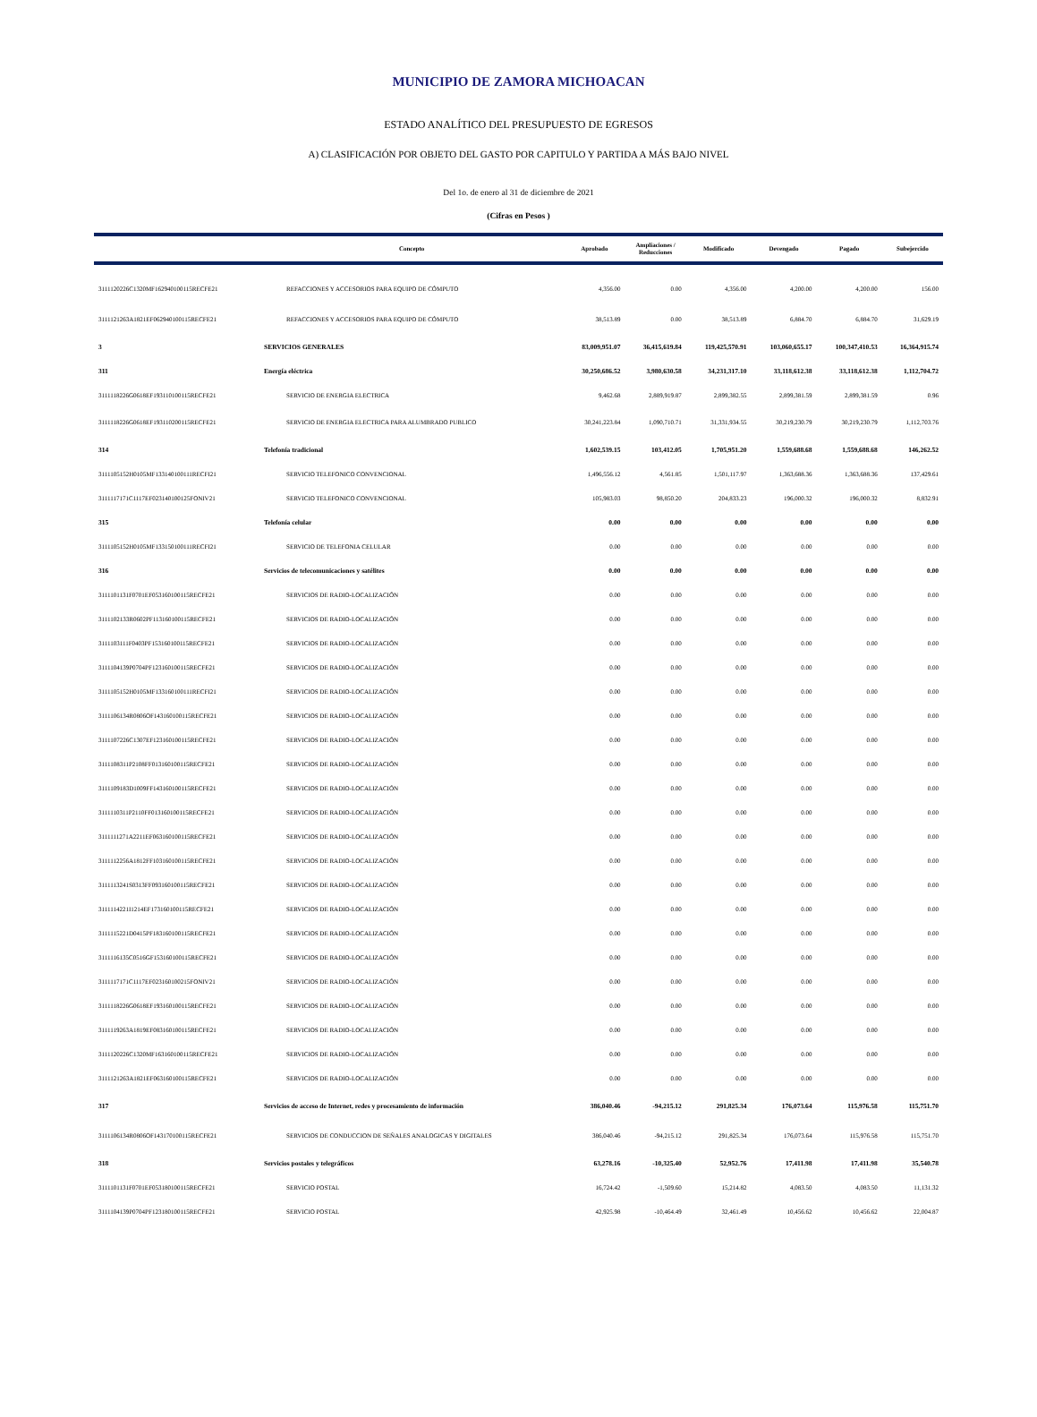MUNICIPIO DE ZAMORA MICHOACAN
ESTADO ANALÍTICO DEL PRESUPUESTO DE EGRESOS
A) CLASIFICACIÓN POR OBJETO DEL GASTO POR CAPITULO Y PARTIDA A MÁS BAJO NIVEL
Del 1o. de enero al 31 de diciembre de 2021
(Cifras en Pesos )
| | Concepto | Aprobado | Ampliaciones / Reducciones | Modificado | Devengado | Pagado | Subejercido |
| --- | --- | --- | --- | --- | --- | --- | --- |
| 3111120226C1320MF162940100115RECFE21 | REFACCIONES Y ACCESORIOS PARA EQUIPO DE CÓMPUTO | 4,356.00 | 0.00 | 4,356.00 | 4,200.00 | 4,200.00 | 156.00 |
| 3111121263A1821EF062940100115RECFE21 | REFACCIONES Y ACCESORIOS PARA EQUIPO DE CÓMPUTO | 38,513.89 | 0.00 | 38,513.89 | 6,884.70 | 6,884.70 | 31,629.19 |
| 3 | SERVICIOS GENERALES | 83,009,951.07 | 36,415,619.84 | 119,425,570.91 | 103,060,655.17 | 100,347,410.53 | 16,364,915.74 |
| 311 | Energía eléctrica | 30,250,686.52 | 3,980,630.58 | 34,231,317.10 | 33,118,612.38 | 33,118,612.38 | 1,112,704.72 |
| 3111118226G0618EF193110100115RECFE21 | SERVICIO DE ENERGIA ELECTRICA | 9,462.68 | 2,889,919.87 | 2,899,382.55 | 2,899,381.59 | 2,899,381.59 | 0.96 |
| 3111118226G0618EF193110200115RECFE21 | SERVICIO DE ENERGIA ELECTRICA PARA ALUMBRADO PUBLICO | 30,241,223.84 | 1,090,710.71 | 31,331,934.55 | 30,219,230.79 | 30,219,230.79 | 1,112,703.76 |
| 314 | Telefonía tradicional | 1,602,539.15 | 103,412.05 | 1,705,951.20 | 1,559,688.68 | 1,559,688.68 | 146,262.52 |
| 3111105152H0105MF133140100111RECFI21 | SERVICIO TELEFONICO CONVENCIONAL | 1,496,556.12 | 4,561.85 | 1,501,117.97 | 1,363,688.36 | 1,363,688.36 | 137,429.61 |
| 3111117171C1117EF023140100125FONIV21 | SERVICIO TELEFONICO CONVENCIONAL | 105,983.03 | 98,850.20 | 204,833.23 | 196,000.32 | 196,000.32 | 8,832.91 |
| 315 | Telefonía celular | 0.00 | 0.00 | 0.00 | 0.00 | 0.00 | 0.00 |
| 3111105152H0105MF133150100111RECFI21 | SERVICIO DE TELEFONIA CELULAR | 0.00 | 0.00 | 0.00 | 0.00 | 0.00 | 0.00 |
| 316 | Servicios de telecomunicaciones y satélites | 0.00 | 0.00 | 0.00 | 0.00 | 0.00 | 0.00 |
| 3111101131F0701EF053160100115RECFE21 | SERVICIOS DE RADIO-LOCALIZACIÓN | 0.00 | 0.00 | 0.00 | 0.00 | 0.00 | 0.00 |
| 3111102133R0602PF113160100115RECFE21 | SERVICIOS DE RADIO-LOCALIZACIÓN | 0.00 | 0.00 | 0.00 | 0.00 | 0.00 | 0.00 |
| 3111103111F0403PF153160100115RECFE21 | SERVICIOS DE RADIO-LOCALIZACIÓN | 0.00 | 0.00 | 0.00 | 0.00 | 0.00 | 0.00 |
| 3111104139P0704PF123160100115RECFE21 | SERVICIOS DE RADIO-LOCALIZACIÓN | 0.00 | 0.00 | 0.00 | 0.00 | 0.00 | 0.00 |
| 3111105152H0105MF133160100111RECFI21 | SERVICIOS DE RADIO-LOCALIZACIÓN | 0.00 | 0.00 | 0.00 | 0.00 | 0.00 | 0.00 |
| 3111106134R0806OF143160100115RECFE21 | SERVICIOS DE RADIO-LOCALIZACIÓN | 0.00 | 0.00 | 0.00 | 0.00 | 0.00 | 0.00 |
| 3111107226C1307EF123160100115RECFE21 | SERVICIOS DE RADIO-LOCALIZACIÓN | 0.00 | 0.00 | 0.00 | 0.00 | 0.00 | 0.00 |
| 3111108311P2108FF013160100115RECFE21 | SERVICIOS DE RADIO-LOCALIZACIÓN | 0.00 | 0.00 | 0.00 | 0.00 | 0.00 | 0.00 |
| 3111109183D1009FF143160100115RECFE21 | SERVICIOS DE RADIO-LOCALIZACIÓN | 0.00 | 0.00 | 0.00 | 0.00 | 0.00 | 0.00 |
| 3111110311P2110FF013160100115RECFE21 | SERVICIOS DE RADIO-LOCALIZACIÓN | 0.00 | 0.00 | 0.00 | 0.00 | 0.00 | 0.00 |
| 3111111271A2211EF063160100115RECFE21 | SERVICIOS DE RADIO-LOCALIZACIÓN | 0.00 | 0.00 | 0.00 | 0.00 | 0.00 | 0.00 |
| 3111112256A1812FF103160100115RECFE21 | SERVICIOS DE RADIO-LOCALIZACIÓN | 0.00 | 0.00 | 0.00 | 0.00 | 0.00 | 0.00 |
| 3111113241S0313FF093160100115RECFE21 | SERVICIOS DE RADIO-LOCALIZACIÓN | 0.00 | 0.00 | 0.00 | 0.00 | 0.00 | 0.00 |
| 3111114221I1214EF173160100115RECFE21 | SERVICIOS DE RADIO-LOCALIZACIÓN | 0.00 | 0.00 | 0.00 | 0.00 | 0.00 | 0.00 |
| 3111115221D0415PF183160100115RECFE21 | SERVICIOS DE RADIO-LOCALIZACIÓN | 0.00 | 0.00 | 0.00 | 0.00 | 0.00 | 0.00 |
| 3111116135C0516GF153160100115RECFE21 | SERVICIOS DE RADIO-LOCALIZACIÓN | 0.00 | 0.00 | 0.00 | 0.00 | 0.00 | 0.00 |
| 3111117171C1117EF023160100215FONIV21 | SERVICIOS DE RADIO-LOCALIZACIÓN | 0.00 | 0.00 | 0.00 | 0.00 | 0.00 | 0.00 |
| 3111118226G0618EF193160100115RECFE21 | SERVICIOS DE RADIO-LOCALIZACIÓN | 0.00 | 0.00 | 0.00 | 0.00 | 0.00 | 0.00 |
| 3111119263A1819EF083160100115RECFE21 | SERVICIOS DE RADIO-LOCALIZACIÓN | 0.00 | 0.00 | 0.00 | 0.00 | 0.00 | 0.00 |
| 3111120226C1320MF163160100115RECFE21 | SERVICIOS DE RADIO-LOCALIZACIÓN | 0.00 | 0.00 | 0.00 | 0.00 | 0.00 | 0.00 |
| 3111121263A1821EF063160100115RECFE21 | SERVICIOS DE RADIO-LOCALIZACIÓN | 0.00 | 0.00 | 0.00 | 0.00 | 0.00 | 0.00 |
| 317 | Servicios de acceso de Internet, redes y procesamiento de información | 386,040.46 | -94,215.12 | 291,825.34 | 176,073.64 | 115,976.58 | 115,751.70 |
| 3111106134R0806OF143170100115RECFE21 | SERVICIOS DE CONDUCCION DE SEÑALES ANALOGICAS Y DIGITALES | 386,040.46 | -94,215.12 | 291,825.34 | 176,073.64 | 115,976.58 | 115,751.70 |
| 318 | Servicios postales y telegráficos | 63,278.16 | -10,325.40 | 52,952.76 | 17,411.98 | 17,411.98 | 35,540.78 |
| 3111101131F0701EF053180100115RECFE21 | SERVICIO POSTAL | 16,724.42 | -1,509.60 | 15,214.82 | 4,083.50 | 4,083.50 | 11,131.32 |
| 3111104139P0704PF123180100115RECFE21 | SERVICIO POSTAL | 42,925.98 | -10,464.49 | 32,461.49 | 10,456.62 | 10,456.62 | 22,004.87 |